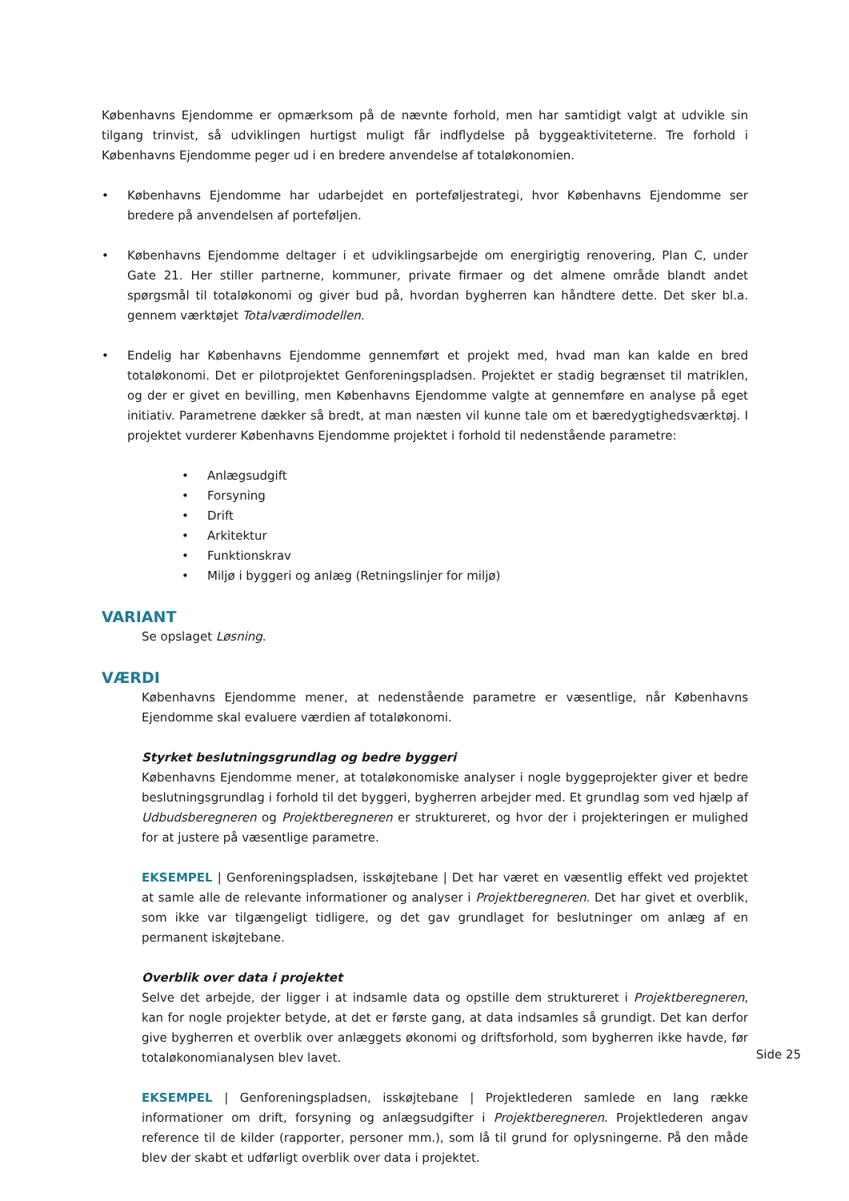Københavns Ejendomme er opmærksom på de nævnte forhold, men har samtidigt valgt at udvikle sin tilgang trinvist, så udviklingen hurtigst muligt får indflydelse på byggeaktiviteterne. Tre forhold i Københavns Ejendomme peger ud i en bredere anvendelse af totaløkonomien.
• Københavns Ejendomme har udarbejdet en porteføljestrategi, hvor Københavns Ejendomme ser bredere på anvendelsen af porteføljen.
• Københavns Ejendomme deltager i et udviklingsarbejde om energirigtig renovering, Plan C, under Gate 21. Her stiller partnerne, kommuner, private firmaer og det almene område blandt andet spørgsmål til totaløkonomi og giver bud på, hvordan bygherren kan håndtere dette. Det sker bl.a. gennem værktøjet Totalværdimodellen.
• Endelig har Københavns Ejendomme gennemført et projekt med, hvad man kan kalde en bred totaløkonomi. Det er pilotprojektet Genforeningspladsen. Projektet er stadig begrænset til matriklen, og der er givet en bevilling, men Københavns Ejendomme valgte at gennemføre en analyse på eget initiativ. Parametrene dækker så bredt, at man næsten vil kunne tale om et bæredygtighedsværktøj. I projektet vurderer Københavns Ejendomme projektet i forhold til nedenstående parametre:
• Anlægsudgift
• Forsyning
• Drift
• Arkitektur
• Funktionskrav
• Miljø i byggeri og anlæg (Retningslinjer for miljø)
VARIANT
Se opslaget Løsning.
VÆRDI
Københavns Ejendomme mener, at nedenstående parametre er væsentlige, når Københavns Ejendomme skal evaluere værdien af totaløkonomi.
Styrket beslutningsgrundlag og bedre byggeri
Københavns Ejendomme mener, at totaløkonomiske analyser i nogle byggeprojekter giver et bedre beslutningsgrundlag i forhold til det byggeri, bygherren arbejder med. Et grundlag som ved hjælp af Udbudsberegneren og Projektberegneren er struktureret, og hvor der i projekteringen er mulighed for at justere på væsentlige parametre.
EKSEMPEL | Genforeningspladsen, isskøjtebane | Det har været en væsentlig effekt ved projektet at samle alle de relevante informationer og analyser i Projektberegneren. Det har givet et overblik, som ikke var tilgængeligt tidligere, og det gav grundlaget for beslutninger om anlæg af en permanent iskøjtebane.
Overblik over data i projektet
Selve det arbejde, der ligger i at indsamle data og opstille dem struktureret i Projektberegneren, kan for nogle projekter betyde, at det er første gang, at data indsamles så grundigt. Det kan derfor give bygherren et overblik over anlæggets økonomi og driftsforhold, som bygherren ikke havde, før totaløkonomianalysen blev lavet.
EKSEMPEL | Genforeningspladsen, isskøjtebane | Projektlederen samlede en lang række informationer om drift, forsyning og anlægsudgifter i Projektberegneren. Projektlederen angav reference til de kilder (rapporter, personer mm.), som lå til grund for oplysningerne. På den måde blev der skabt et udførligt overblik over data i projektet.
Side 25